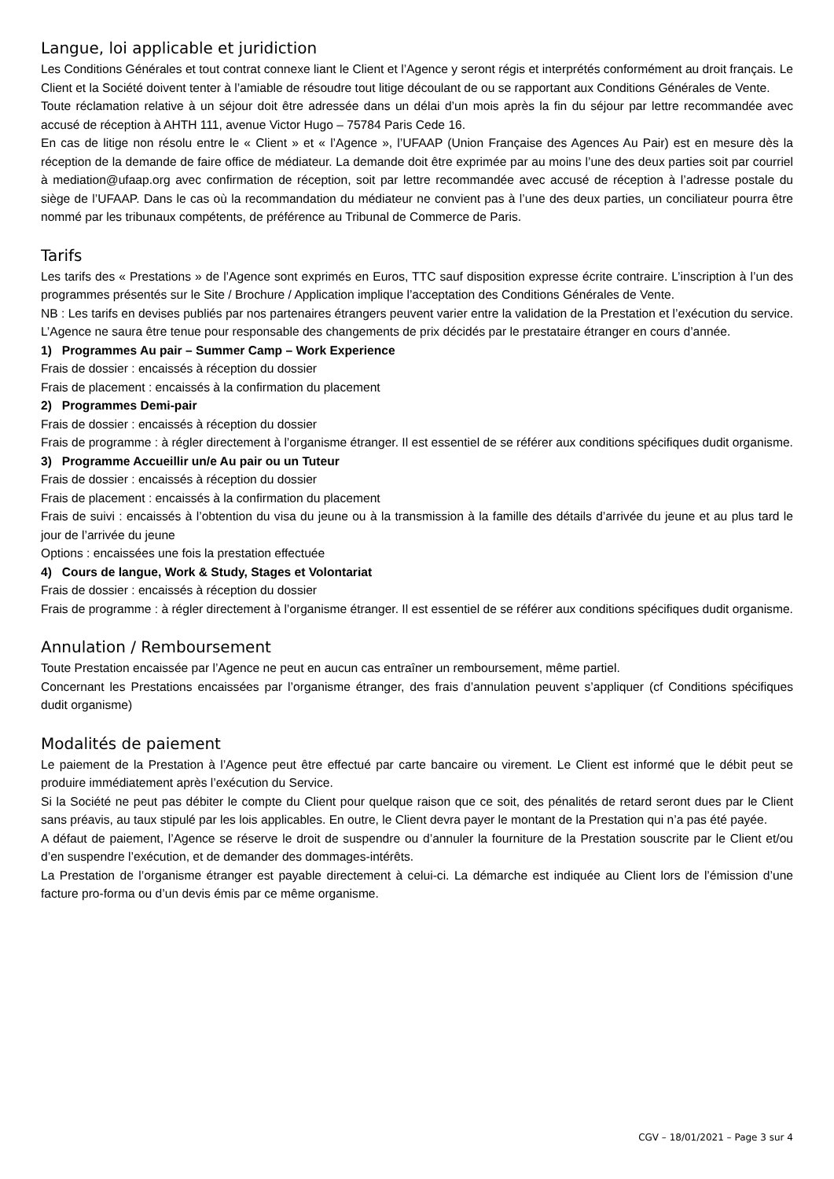Langue, loi applicable et juridiction
Les Conditions Générales et tout contrat connexe liant le Client et l’Agence y seront régis et interprétés conformément au droit français. Le Client et la Société doivent tenter à l’amiable de résoudre tout litige découlant de ou se rapportant aux Conditions Générales de Vente.
Toute réclamation relative à un séjour doit être adressée dans un délai d’un mois après la fin du séjour par lettre recommandée avec accusé de réception à AHTH 111, avenue Victor Hugo – 75784 Paris Cede 16.
En cas de litige non résolu entre le « Client » et « l’Agence », l’UFAAP (Union Française des Agences Au Pair) est en mesure dès la réception de la demande de faire office de médiateur. La demande doit être exprimée par au moins l’une des deux parties soit par courriel à mediation@ufaap.org avec confirmation de réception, soit par lettre recommandée avec accusé de réception à l’adresse postale du siège de l’UFAAP. Dans le cas où la recommandation du médiateur ne convient pas à l’une des deux parties, un conciliateur pourra être nommé par les tribunaux compétents, de préférence au Tribunal de Commerce de Paris.
Tarifs
Les tarifs des « Prestations » de l’Agence sont exprimés en Euros, TTC sauf disposition expresse écrite contraire. L’inscription à l’un des programmes présentés sur le Site / Brochure / Application implique l’acceptation des Conditions Générales de Vente.
NB : Les tarifs en devises publiés par nos partenaires étrangers peuvent varier entre la validation de la Prestation et l’exécution du service. L’Agence ne saura être tenue pour responsable des changements de prix décidés par le prestataire étranger en cours d’année.
1) Programmes Au pair – Summer Camp – Work Experience
Frais de dossier : encaissés à réception du dossier
Frais de placement : encaissés à la confirmation du placement
2) Programmes Demi-pair
Frais de dossier : encaissés à réception du dossier
Frais de programme : à régler directement à l’organisme étranger. Il est essentiel de se référer aux conditions spécifiques dudit organisme.
3) Programme Accueillir un/e Au pair ou un Tuteur
Frais de dossier : encaissés à réception du dossier
Frais de placement : encaissés à la confirmation du placement
Frais de suivi : encaissés à l’obtention du visa du jeune ou à la transmission à la famille des détails d’arrivée du jeune et au plus tard le jour de l’arrivée du jeune
Options : encaissées une fois la prestation effectuée
4) Cours de langue, Work & Study, Stages et Volontariat
Frais de dossier : encaissés à réception du dossier
Frais de programme : à régler directement à l’organisme étranger. Il est essentiel de se référer aux conditions spécifiques dudit organisme.
Annulation / Remboursement
Toute Prestation encaissée par l’Agence ne peut en aucun cas entraîner un remboursement, même partiel.
Concernant les Prestations encaissées par l’organisme étranger, des frais d’annulation peuvent s’appliquer (cf Conditions spécifiques dudit organisme)
Modalités de paiement
Le paiement de la Prestation à l’Agence peut être effectué par carte bancaire ou virement. Le Client est informé que le débit peut se produire immédiatement après l’exécution du Service.
Si la Société ne peut pas débiter le compte du Client pour quelque raison que ce soit, des pénalités de retard seront dues par le Client sans préavis, au taux stipulé par les lois applicables. En outre, le Client devra payer le montant de la Prestation qui n’a pas été payée.
A défaut de paiement, l’Agence se réserve le droit de suspendre ou d’annuler la fourniture de la Prestation souscrite par le Client et/ou d’en suspendre l’exécution, et de demander des dommages-intérêts.
La Prestation de l’organisme étranger est payable directement à celui-ci. La démarche est indiquée au Client lors de l’émission d’une facture pro-forma ou d’un devis émis par ce même organisme.
CGV – 18/01/2021 – Page 3 sur 4